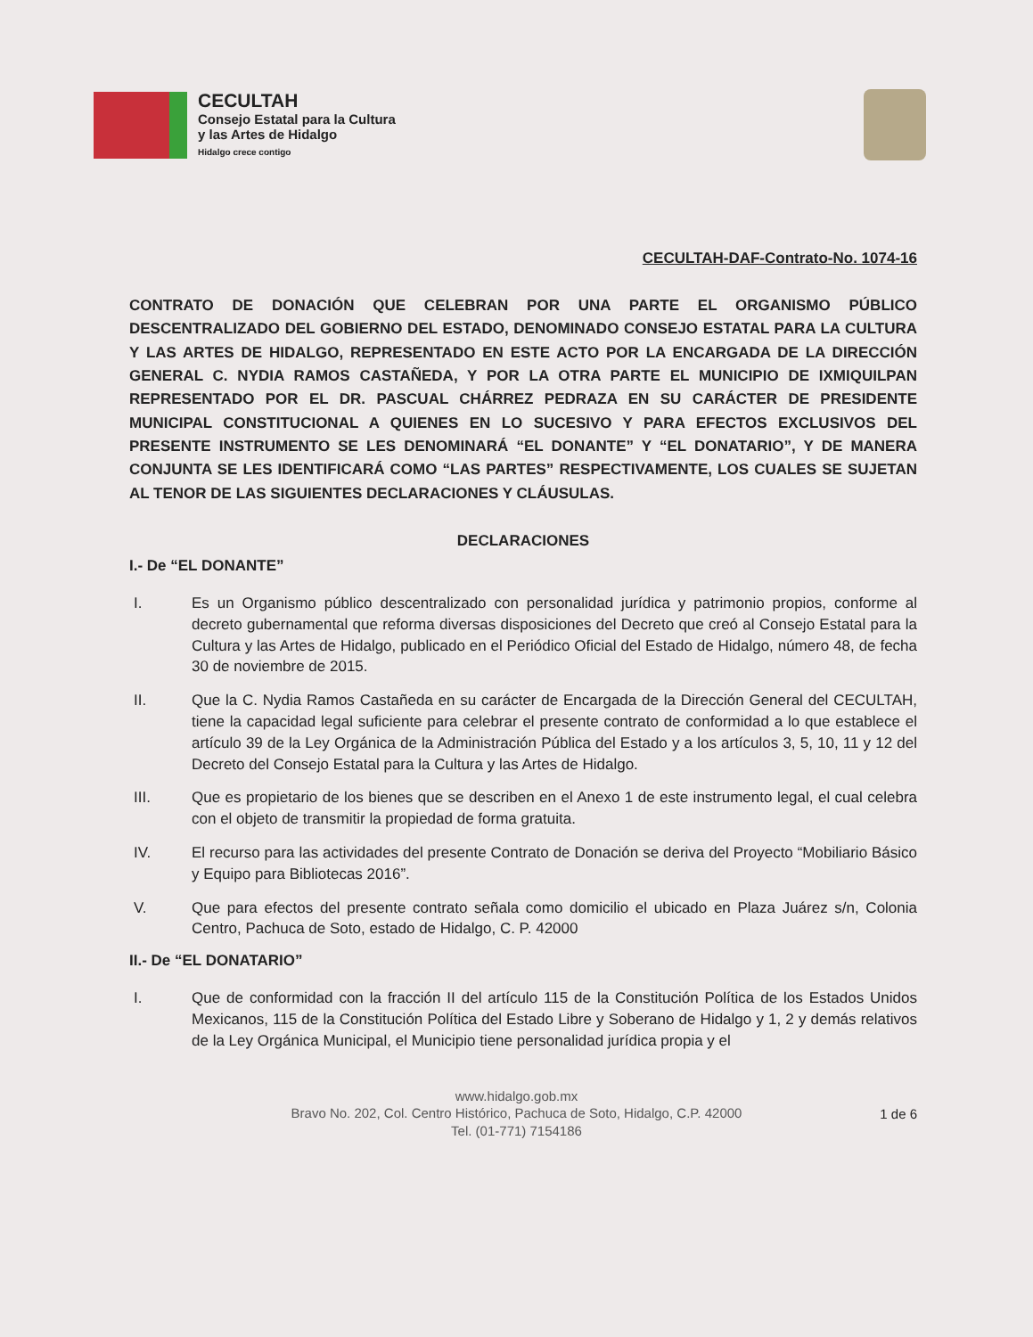CECULTAH
Consejo Estatal para la Cultura
y las Artes de Hidalgo
Hidalgo crece contigo
CECULTAH-DAF-Contrato-No. 1074-16
CONTRATO DE DONACIÓN QUE CELEBRAN POR UNA PARTE EL ORGANISMO PÚBLICO DESCENTRALIZADO DEL GOBIERNO DEL ESTADO, DENOMINADO CONSEJO ESTATAL PARA LA CULTURA Y LAS ARTES DE HIDALGO, REPRESENTADO EN ESTE ACTO POR LA ENCARGADA DE LA DIRECCIÓN GENERAL C. NYDIA RAMOS CASTAÑEDA, Y POR LA OTRA PARTE EL MUNICIPIO DE IXMIQUILPAN REPRESENTADO POR EL DR. PASCUAL CHÁRREZ PEDRAZA EN SU CARÁCTER DE PRESIDENTE MUNICIPAL CONSTITUCIONAL A QUIENES EN LO SUCESIVO Y PARA EFECTOS EXCLUSIVOS DEL PRESENTE INSTRUMENTO SE LES DENOMINARÁ “EL DONANTE” Y “EL DONATARIO”, Y DE MANERA CONJUNTA SE LES IDENTIFICARÁ COMO “LAS PARTES” RESPECTIVAMENTE, LOS CUALES SE SUJETAN AL TENOR DE LAS SIGUIENTES DECLARACIONES Y CLÁUSULAS.
DECLARACIONES
I.- De “EL DONANTE”
I. Es un Organismo público descentralizado con personalidad jurídica y patrimonio propios, conforme al decreto gubernamental que reforma diversas disposiciones del Decreto que creó al Consejo Estatal para la Cultura y las Artes de Hidalgo, publicado en el Periódico Oficial del Estado de Hidalgo, número 48, de fecha 30 de noviembre de 2015.
II. Que la C. Nydia Ramos Castañeda en su carácter de Encargada de la Dirección General del CECULTAH, tiene la capacidad legal suficiente para celebrar el presente contrato de conformidad a lo que establece el artículo 39 de la Ley Orgánica de la Administración Pública del Estado y a los artículos 3, 5, 10, 11 y 12 del Decreto del Consejo Estatal para la Cultura y las Artes de Hidalgo.
III. Que es propietario de los bienes que se describen en el Anexo 1 de este instrumento legal, el cual celebra con el objeto de transmitir la propiedad de forma gratuita.
IV. El recurso para las actividades del presente Contrato de Donación se deriva del Proyecto “Mobiliario Básico y Equipo para Bibliotecas 2016”.
V. Que para efectos del presente contrato señala como domicilio el ubicado en Plaza Juárez s/n, Colonia Centro, Pachuca de Soto, estado de Hidalgo, C. P. 42000
II.- De “EL DONATARIO”
I. Que de conformidad con la fracción II del artículo 115 de la Constitución Política de los Estados Unidos Mexicanos, 115 de la Constitución Política del Estado Libre y Soberano de Hidalgo y 1, 2 y demás relativos de la Ley Orgánica Municipal, el Municipio tiene personalidad jurídica propia y el
www.hidalgo.gob.mx
Bravo No. 202, Col. Centro Histórico, Pachuca de Soto, Hidalgo, C.P. 42000
Tel. (01-771) 7154186
1 de 6